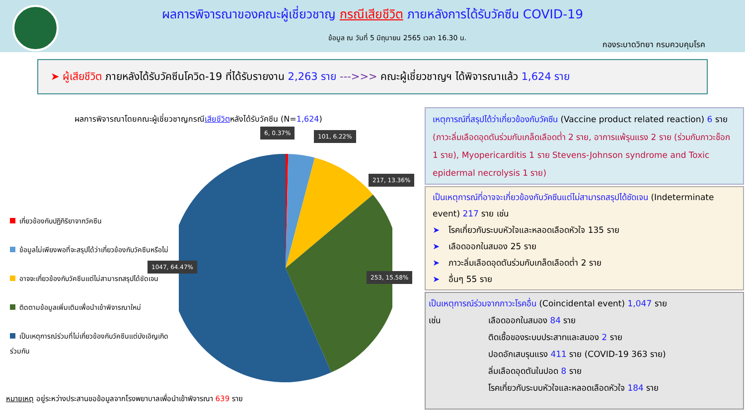ผลการพิจารณาของคณะผู้เชี่ยวชาญ กรณีเสียชีวิต ภายหลังการได้รับวัคซีน COVID-19
ข้อมูล ณ วันที่ 5 มิถุนายน 2565 เวลา 16.30 น.
กองระบาดวิทยา กรมควบคุมโรค
➤ ผู้เสียชีวิต ภายหลังได้รับวัคซีนโควิด-19 ที่ได้รับรายงาน 2,263 ราย --->>> คณะผู้เชี่ยวชาญฯ ได้พิจารณาแล้ว 1,624 ราย
ผลการพิจารณาโดยคณะผู้เชี่ยวชาญกรณีเสียชีวิตหลังได้รับวัคซีน (N=1,624)
6, 0.37% 101, 6.22%
217, 13.36%
253, 15.58%
1047, 64.47%
เกี่ยวข้องกับปฏิกิริยาจากวัคซีน
ข้อมูลไม่เพียงพอที่จะสรุปได้ว่าเกี่ยวข้องกับวัคซีนหรือไม่
อาจจะเกี่ยวข้องกับวัคซีนแต่ไม่สามารถสรุปได้ชัดเจน
ติดตามข้อมูลเพิ่มเติมเพื่อนำเข้าพิจารณาใหม่
เป็นเหตุการณ์ร่วมที่ไม่เกี่ยวข้องกับวัคซีนแต่บังเอิญเกิดร่วมกัน
หมายเหตุ อยู่ระหว่างประสานขอข้อมูลจากโรงพยาบาลเพื่อนำเข้าพิจารณา 639 ราย
เหตุการณ์ที่สรุปได้ว่าเกี่ยวข้องกับวัคซีน (Vaccine product related reaction) 6 ราย (ภาวะลิ่มเลือดอุดตันร่วมกับเกล็ดเลือดต่ำ 2 ราย, อาการแพ้รุนแรง 2 ราย (ร่วมกับภาวะช็อก 1 ราย), Myopericarditis 1 ราย Stevens-Johnson syndrome and Toxic epidermal necrolysis 1 ราย)
เป็นเหตุการณ์ที่อาจจะเกี่ยวข้องกับวัคซีนแต่ไม่สามารถสรุปได้ชัดเจน (Indeterminate event) 217 ราย เช่น
➤ โรคเกี่ยวกับระบบหัวใจและหลอดเลือดหัวใจ 135 ราย
➤ เลือดออกในสมอง 25 ราย
➤ ภาวะลิ่มเลือดอุดตันร่วมกับเกล็ดเลือดต่ำ 2 ราย
➤ อื่นๆ 55 ราย
เป็นเหตุการณ์ร่วมจากภาวะโรคอื่น (Coincidental event) 1,047 ราย
เช่น เลือดออกในสมอง 84 ราย
ติดเชื้อของระบบประสาทและสมอง 2 ราย
ปอดอักเสบรุนแรง 411 ราย (COVID-19 363 ราย)
ลิ่มเลือดอุดตันในปอด 8 ราย
โรคเกี่ยวกับระบบหัวใจและหลอดเลือดหัวใจ 184 ราย